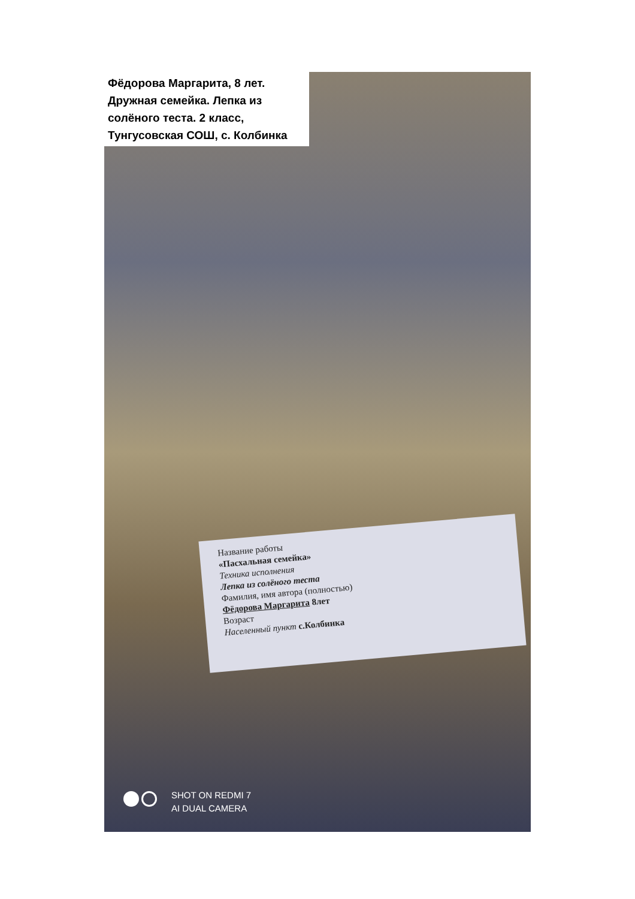Фёдорова Маргарита, 8 лет.
Дружная семейка. Лепка из
солёного теста. 2 класс,
Тунгусовская СОШ, с. Колбинка
Название работы
«Пасхальная семейка»
Техника исполнения
Лепка из солёного теста
Фамилия, имя автора (полностью)
Фёдорова Маргарита 8лет
Возраст
Населенный пункт с.Колбинка
SHOT ON REDMI 7
AI DUAL CAMERA